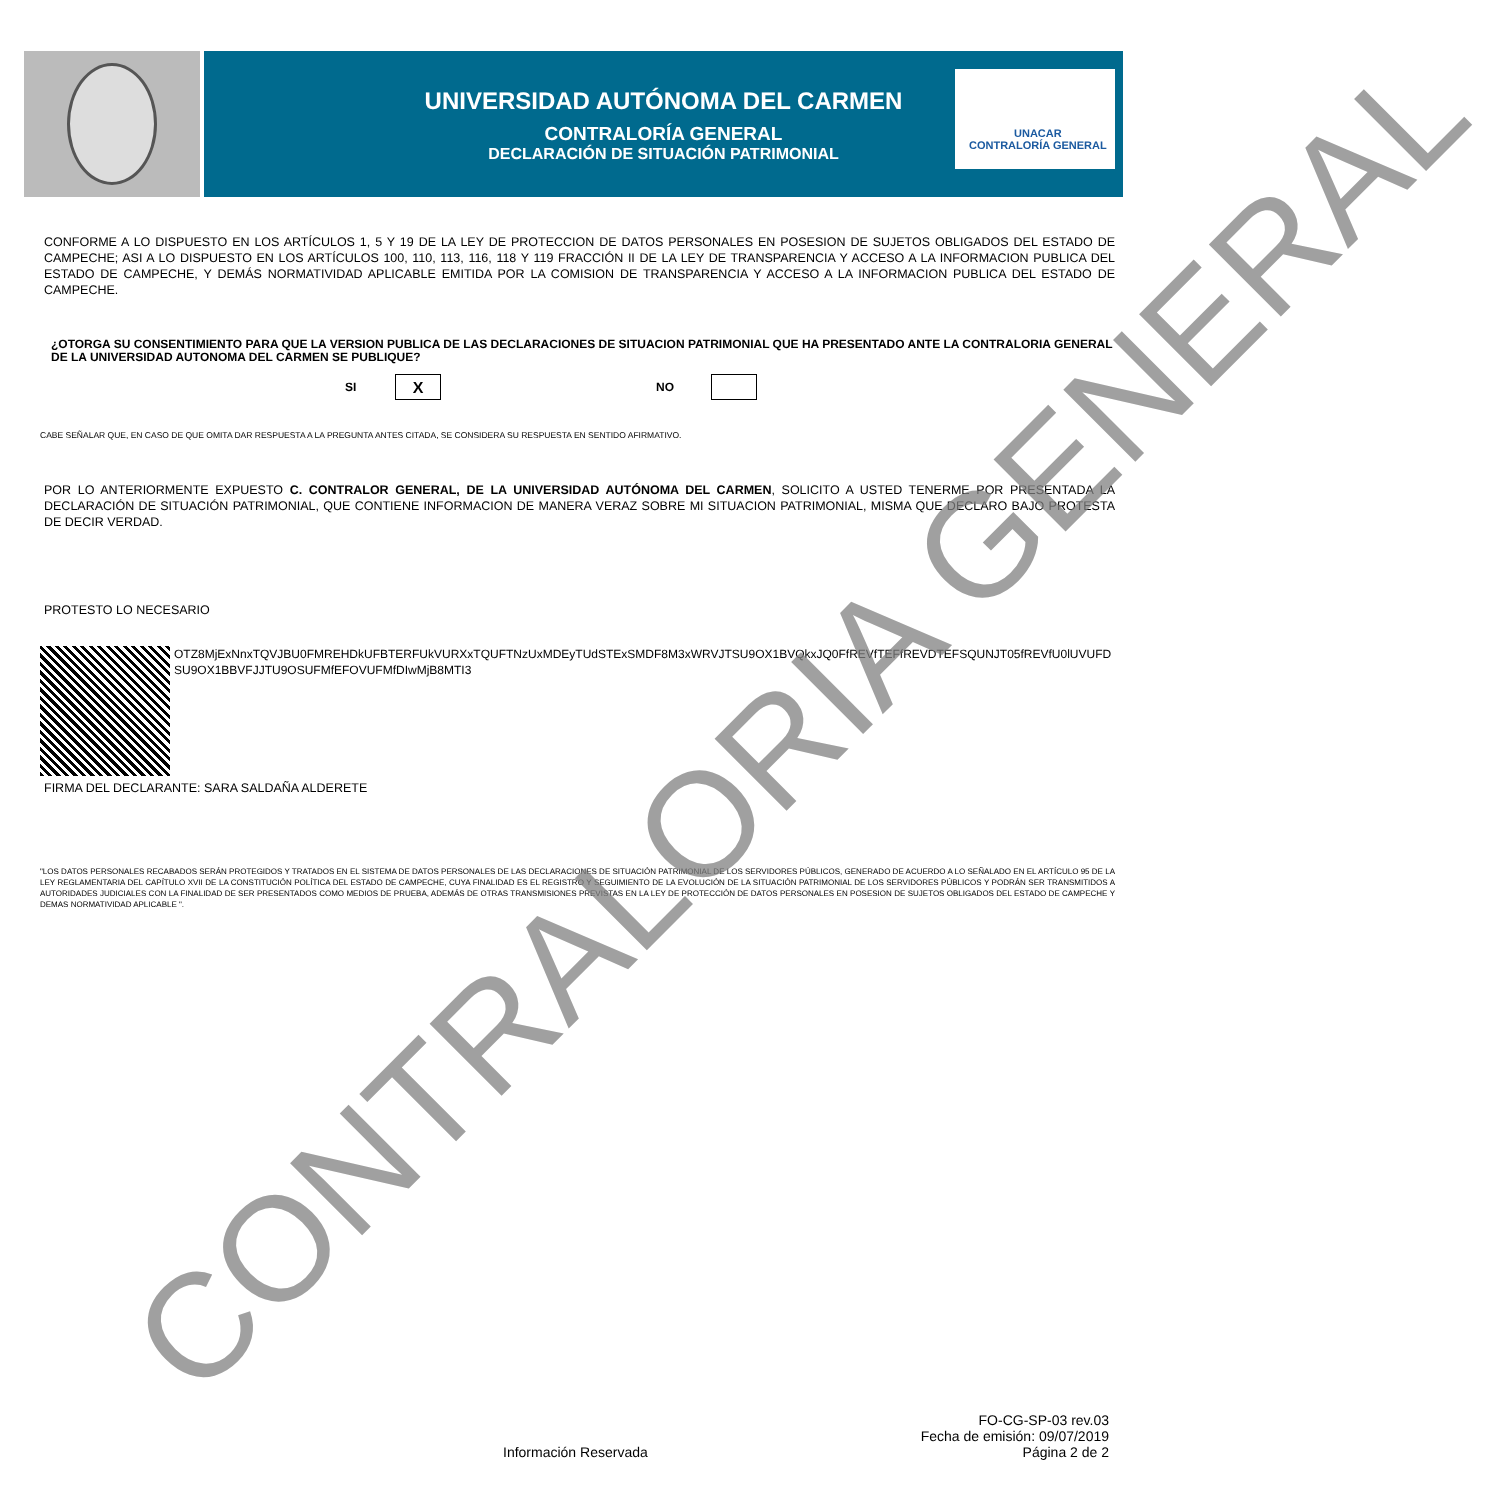UNIVERSIDAD AUTÓNOMA DEL CARMEN
CONTRALORÍA GENERAL
DECLARACIÓN DE SITUACIÓN PATRIMONIAL
UNACAR
CONTRALORÍA GENERAL
CONFORME A LO DISPUESTO EN LOS ARTÍCULOS 1, 5 Y 19 DE LA LEY DE PROTECCION DE DATOS PERSONALES EN POSESION DE SUJETOS OBLIGADOS DEL ESTADO DE CAMPECHE; ASI A LO DISPUESTO EN LOS ARTÍCULOS 100, 110, 113, 116, 118 Y 119 FRACCIÓN II DE LA LEY DE TRANSPARENCIA Y ACCESO A LA INFORMACION PUBLICA DEL ESTADO DE CAMPECHE, Y DEMÁS NORMATIVIDAD APLICABLE EMITIDA POR LA COMISION DE TRANSPARENCIA Y ACCESO A LA INFORMACION PUBLICA DEL ESTADO DE CAMPECHE.
¿OTORGA SU CONSENTIMIENTO PARA QUE LA VERSION PUBLICA DE LAS DECLARACIONES DE SITUACION PATRIMONIAL QUE HA PRESENTADO ANTE LA CONTRALORIA GENERAL DE LA UNIVERSIDAD AUTONOMA DEL CARMEN SE PUBLIQUE?
SI X NO
CABE SEÑALAR QUE, EN CASO DE QUE OMITA DAR RESPUESTA A LA PREGUNTA ANTES CITADA, SE CONSIDERA SU RESPUESTA EN SENTIDO AFIRMATIVO.
POR LO ANTERIORMENTE EXPUESTO C. CONTRALOR GENERAL, DE LA UNIVERSIDAD AUTÓNOMA DEL CARMEN, SOLICITO A USTED TENERME POR PRESENTADA LA DECLARACIÓN DE SITUACIÓN PATRIMONIAL, QUE CONTIENE INFORMACION DE MANERA VERAZ SOBRE MI SITUACION PATRIMONIAL, MISMA QUE DECLARO BAJO PROTESTA DE DECIR VERDAD.
PROTESTO LO NECESARIO
OTZ8MjExNnxTQVJBU0FMREHDkUFBTERFUkVURXxTQUFTNzUxMDEyTUdSTExSMDF8M3xWRVJTSU9OX1BVQkxJQ0FfREVfTEFfREVDTEFSQUNJT05fREVfU0lUVUFDSU9OX1BBVFJJTU9OSUFMfEFOVUFMfDIwMjB8MTI3
FIRMA DEL DECLARANTE: SARA SALDAÑA ALDERETE
"LOS DATOS PERSONALES RECABADOS SERÁN PROTEGIDOS Y TRATADOS EN EL SISTEMA DE DATOS PERSONALES DE LAS DECLARACIONES DE SITUACIÓN PATRIMONIAL DE LOS SERVIDORES PÚBLICOS, GENERADO DE ACUERDO A LO SEÑALADO EN EL ARTÍCULO 95 DE LA LEY REGLAMENTARIA DEL CAPÍTULO XVII DE LA CONSTITUCIÓN POLÍTICA DEL ESTADO DE CAMPECHE, CUYA FINALIDAD ES EL REGISTRO Y SEGUIMIENTO DE LA EVOLUCIÓN DE LA SITUACIÓN PATRIMONIAL DE LOS SERVIDORES PÚBLICOS Y PODRÁN SER TRANSMITIDOS A AUTORIDADES JUDICIALES CON LA FINALIDAD DE SER PRESENTADOS COMO MEDIOS DE PRUEBA, ADEMÁS DE OTRAS TRANSMISIONES PREVISTAS EN LA LEY DE PROTECCIÓN DE DATOS PERSONALES EN POSESION DE SUJETOS OBLIGADOS DEL ESTADO DE CAMPECHE Y DEMAS NORMATIVIDAD APLICABLE ".
CONTRALORIA GENERAL
FO-CG-SP-03 rev.03
Fecha de emisión: 09/07/2019
Información Reservada Página 2 de 2